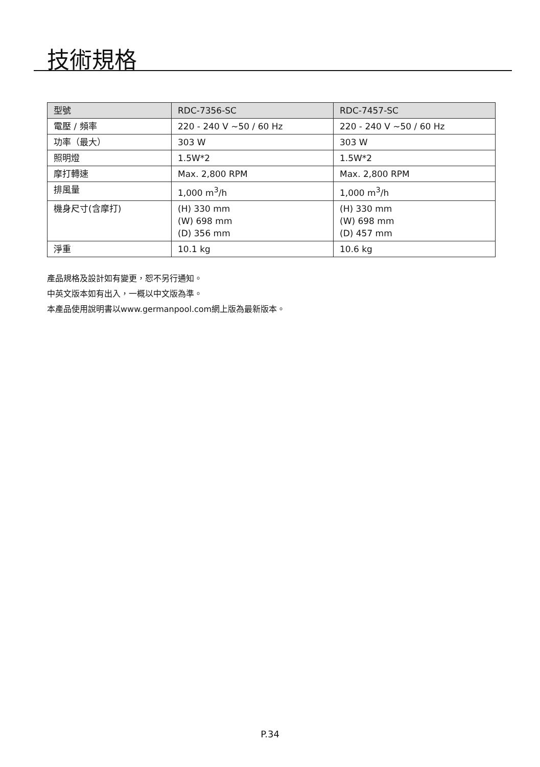技術規格
| 型號 | RDC-7356-SC | RDC-7457-SC |
| --- | --- | --- |
| 電壓 / 頻率 | 220 - 240 V ~50 / 60 Hz | 220 - 240 V ~50 / 60 Hz |
| 功率（最大） | 303 W | 303 W |
| 照明燈 | 1.5W*2 | 1.5W*2 |
| 摩打轉速 | Max. 2,800 RPM | Max. 2,800 RPM |
| 排風量 | 1,000 m<sup>3</sup>/h | 1,000 m<sup>3</sup>/h |
| 機身尺寸(含摩打) | (H) 330 mm (W) 698 mm (D) 356 mm | (H) 330 mm (W) 698 mm (D) 457 mm |
| 淨重 | 10.1 kg | 10.6 kg |
產品規格及設計如有變更，恕不另行通知。
中英文版本如有出入，一概以中文版為準。
本產品使用說明書以www.germanpool.com網上版為最新版本。
P.34